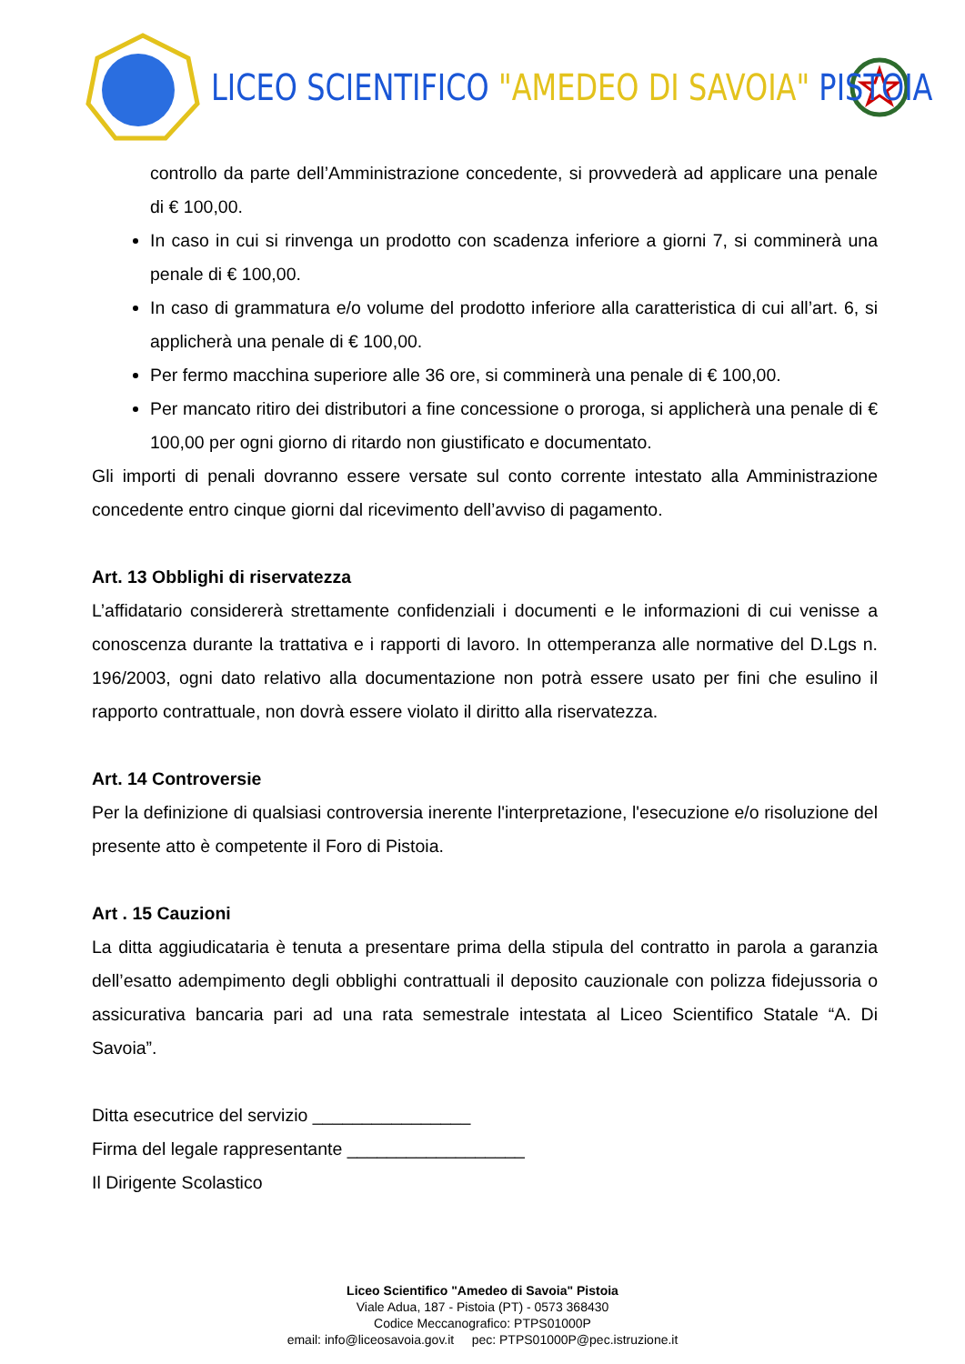LICEO SCIENTIFICO "AMEDEO DI SAVOIA" PISTOIA
controllo da parte dell’Amministrazione concedente, si provvederà ad applicare una penale di € 100,00.
In caso in cui si rinvenga un prodotto con scadenza inferiore a giorni 7, si comminerà una penale di € 100,00.
In caso di grammatura e/o volume del prodotto inferiore alla caratteristica di cui all’art. 6, si applicherà una penale di € 100,00.
Per fermo macchina superiore alle 36 ore, si comminerà una penale di € 100,00.
Per mancato ritiro dei distributori a fine concessione o proroga, si applicherà una penale di € 100,00 per ogni giorno di ritardo non giustificato e documentato.
Gli importi di penali dovranno essere versate sul conto corrente intestato alla Amministrazione concedente entro cinque giorni dal ricevimento dell’avviso di pagamento.
Art. 13 Obblighi di riservatezza
L’affidatario considererà strettamente confidenziali i documenti e le informazioni di cui venisse a conoscenza durante la trattativa e i rapporti di lavoro. In ottemperanza alle normative del D.Lgs n. 196/2003, ogni dato relativo alla documentazione non potrà essere usato per fini che esulino il rapporto contrattuale, non dovrà essere violato il diritto alla riservatezza.
Art. 14 Controversie
Per la definizione di qualsiasi controversia inerente l'interpretazione, l'esecuzione e/o risoluzione del presente atto è competente il Foro di Pistoia.
Art . 15 Cauzioni
La ditta aggiudicataria è tenuta a presentare prima della stipula del contratto in parola a garanzia dell’esatto adempimento degli obblighi contrattuali il deposito cauzionale con polizza fidejussoria o assicurativa bancaria pari ad una rata semestrale intestata al Liceo Scientifico Statale “A. Di Savoia”.
Ditta esecutrice del servizio ________________
Firma del legale rappresentante __________________
Il Dirigente Scolastico
Liceo Scientifico "Amedeo di Savoia" Pistoia
Viale Adua, 187 - Pistoia (PT) - 0573 368430
Codice Meccanografico: PTPS01000P
email: info@liceosavoia.gov.it pec: PTPS01000P@pec.istruzione.it